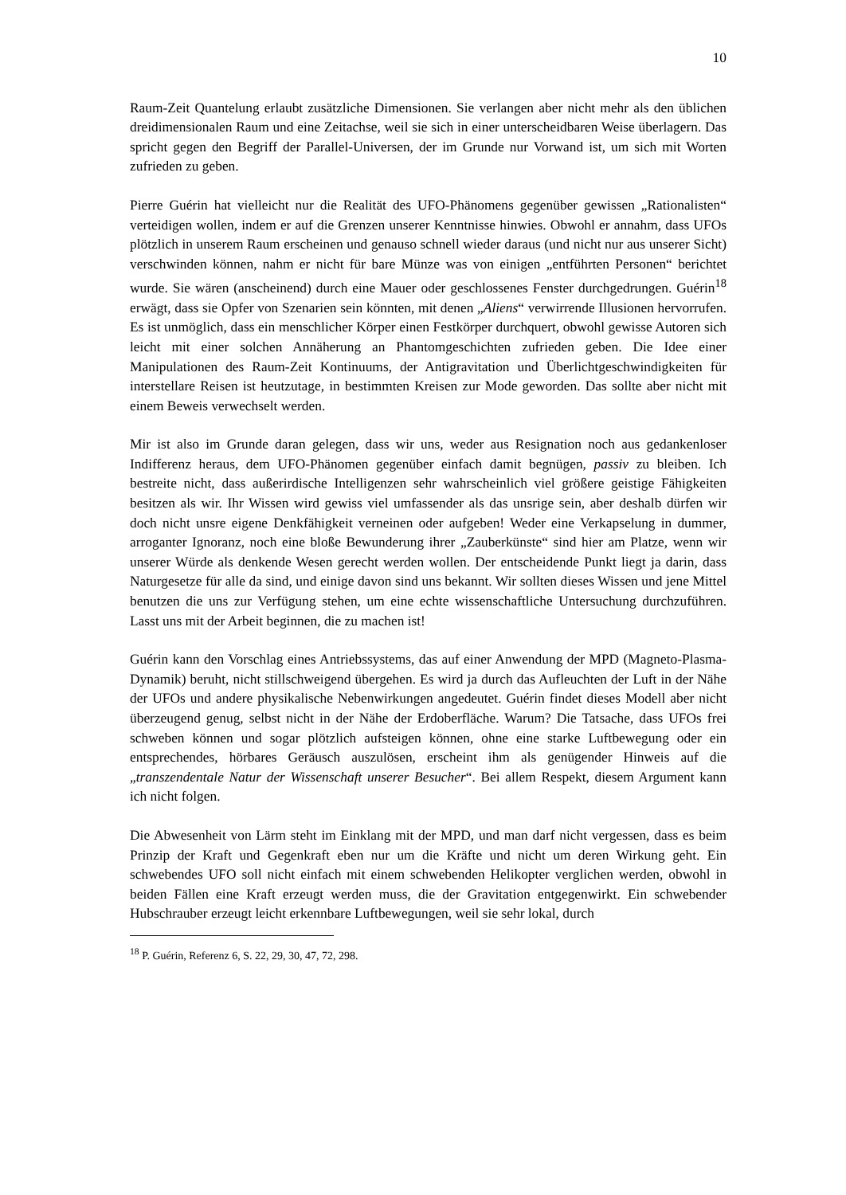10
Raum-Zeit Quantelung erlaubt zusätzliche Dimensionen. Sie verlangen aber nicht mehr als den üblichen dreidimensionalen Raum und eine Zeitachse, weil sie sich in einer unterscheidbaren Weise überlagern. Das spricht gegen den Begriff der Parallel-Universen, der im Grunde nur Vorwand ist, um sich mit Worten zufrieden zu geben.
Pierre Guérin hat vielleicht nur die Realität des UFO-Phänomens gegenüber gewissen „Rationalisten“ verteidigen wollen, indem er auf die Grenzen unserer Kenntnisse hinwies. Obwohl er annahm, dass UFOs plötzlich in unserem Raum erscheinen und genauso schnell wieder daraus (und nicht nur aus unserer Sicht) verschwinden können, nahm er nicht für bare Münze was von einigen „entführten Personen“ berichtet wurde. Sie wären (anscheinend) durch eine Mauer oder geschlossenes Fenster durchgedrungen. Guérin<sup>18</sup> erwägt, dass sie Opfer von Szenarien sein könnten, mit denen „Aliens“ verwirrende Illusionen hervorrufen. Es ist unmöglich, dass ein menschlicher Körper einen Festkörper durchquert, obwohl gewisse Autoren sich leicht mit einer solchen Annäherung an Phantomgeschichten zufrieden geben. Die Idee einer Manipulationen des Raum-Zeit Kontinuums, der Antigravitation und Überlichtgeschwindigkeiten für interstellare Reisen ist heutzutage, in bestimmten Kreisen zur Mode geworden. Das sollte aber nicht mit einem Beweis verwechselt werden.
Mir ist also im Grunde daran gelegen, dass wir uns, weder aus Resignation noch aus gedankenloser Indifferenz heraus, dem UFO-Phänomen gegenüber einfach damit begnügen, passiv zu bleiben. Ich bestreite nicht, dass außerirdische Intelligenzen sehr wahrscheinlich viel größere geistige Fähigkeiten besitzen als wir. Ihr Wissen wird gewiss viel umfassender als das unsrige sein, aber deshalb dürfen wir doch nicht unsre eigene Denkfähigkeit verneinen oder aufgeben! Weder eine Verkapselung in dummer, arroganter Ignoranz, noch eine bloße Bewunderung ihrer „Zauberkünste“ sind hier am Platze, wenn wir unserer Würde als denkende Wesen gerecht werden wollen. Der entscheidende Punkt liegt ja darin, dass Naturgesetze für alle da sind, und einige davon sind uns bekannt. Wir sollten dieses Wissen und jene Mittel benutzen die uns zur Verfügung stehen, um eine echte wissenschaftliche Untersuchung durchzuführen. Lasst uns mit der Arbeit beginnen, die zu machen ist!
Guérin kann den Vorschlag eines Antriebssystems, das auf einer Anwendung der MPD (Magneto-Plasma-Dynamik) beruht, nicht stillschweigend übergehen. Es wird ja durch das Aufleuchten der Luft in der Nähe der UFOs und andere physikalische Nebenwirkungen angedeutet. Guérin findet dieses Modell aber nicht überzeugend genug, selbst nicht in der Nähe der Erdoberfläche. Warum? Die Tatsache, dass UFOs frei schweben können und sogar plötzlich aufsteigen können, ohne eine starke Luftbewegung oder ein entsprechendes, hörbares Geräusch auszulösen, erscheint ihm als genügender Hinweis auf die „transzendentale Natur der Wissenschaft unserer Besucher“. Bei allem Respekt, diesem Argument kann ich nicht folgen.
Die Abwesenheit von Lärm steht im Einklang mit der MPD, und man darf nicht vergessen, dass es beim Prinzip der Kraft und Gegenkraft eben nur um die Kräfte und nicht um deren Wirkung geht. Ein schwebendes UFO soll nicht einfach mit einem schwebenden Helikopter verglichen werden, obwohl in beiden Fällen eine Kraft erzeugt werden muss, die der Gravitation entgegenwirkt. Ein schwebender Hubschrauber erzeugt leicht erkennbare Luftbewegungen, weil sie sehr lokal, durch
<sup>18</sup> P. Guérin, Referenz 6, S. 22, 29, 30, 47, 72, 298.